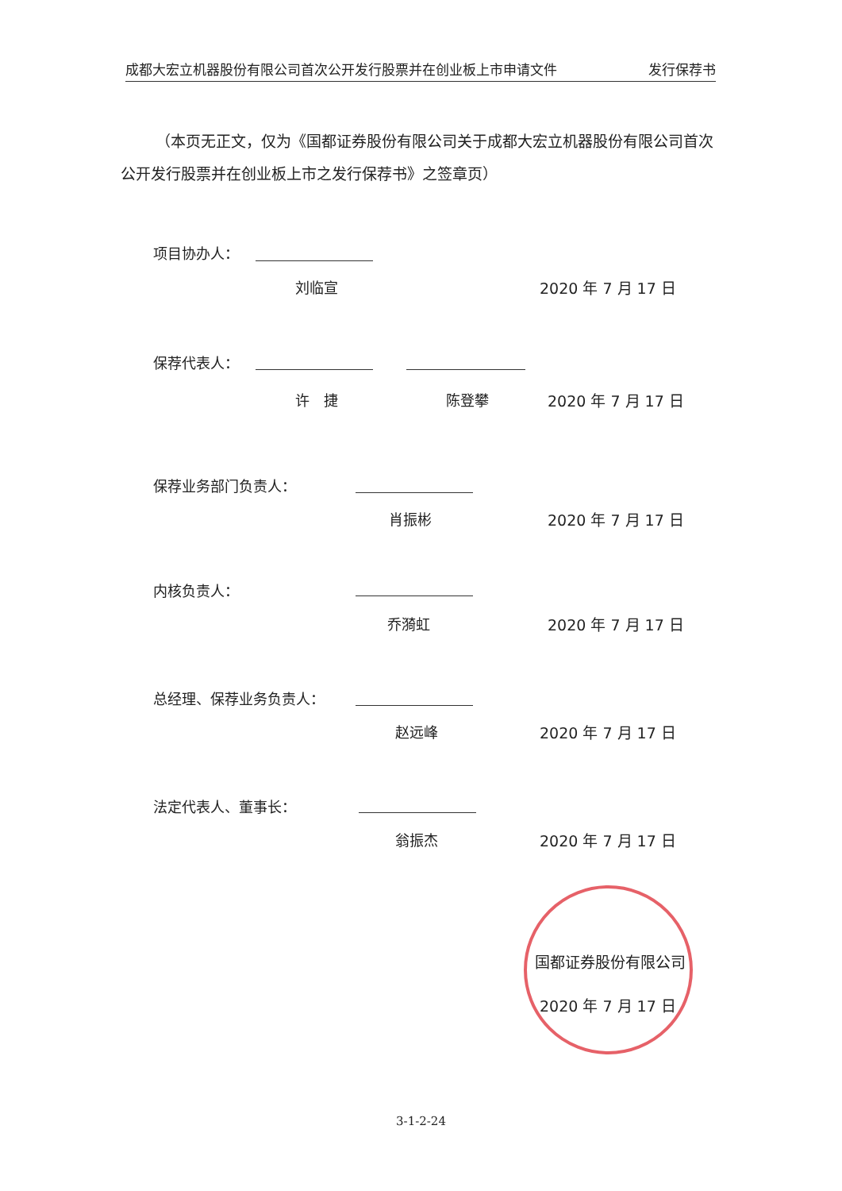成都大宏立机器股份有限公司首次公开发行股票并在创业板上市申请文件 发行保荐书
（本页无正文，仅为《国都证券股份有限公司关于成都大宏立机器股份有限公司首次公开发行股票并在创业板上市之发行保荐书》之签章页）
项目协办人：
刘临宣 2020 年 7 月 17 日
保荐代表人：
许　捷 陈登攀 2020 年 7 月 17 日
保荐业务部门负责人：
肖振彬 2020 年 7 月 17 日
内核负责人：
乔漪虹 2020 年 7 月 17 日
总经理、保荐业务负责人：
赵远峰 2020 年 7 月 17 日
法定代表人、董事长：
翁振杰 2020 年 7 月 17 日
国都证券股份有限公司
2020 年 7 月 17 日
3-1-2-24